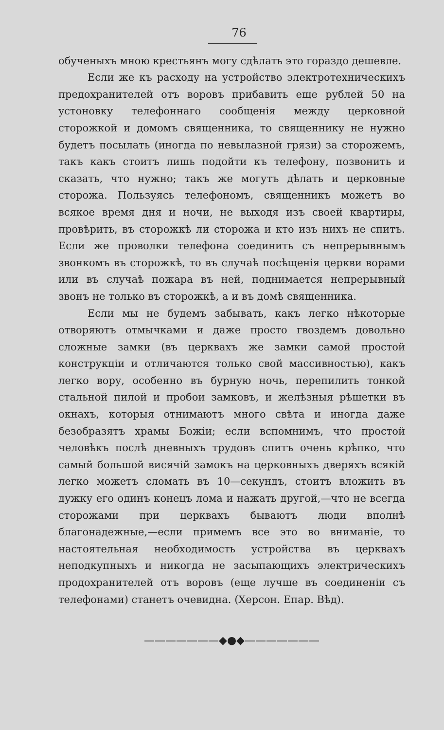76
обученыхъ мною крестьянъ могу сдѣлать это гораздо дешевле.
Если же къ расходу на устройство электротехническихъ предохранителей отъ воровъ прибавить еще рублей 50 на устоновку телефоннаго сообщенія между церковной сторожкой и домомъ священника, то священнику не нужно будетъ посылать (иногда по невылазной грязи) за сторожемъ, такъ какъ стоитъ лишь подойти къ телефону, позвонить и сказать, что нужно; такъ же могутъ дѣлать и церковные сторожа. Пользуясь телефономъ, священникъ можетъ во всякое время дня и ночи, не выходя изъ своей квартиры, провѣрить, въ сторожкѣ ли сторожа и кто изъ нихъ не спитъ. Если же проволки телефона соединить съ непрерывнымъ звонкомъ въ сторожкѣ, то въ случаѣ посѣщенія церкви ворами или въ случаѣ пожара въ ней, поднимается непрерывный звонъ не только въ сторожкѣ, а и въ домѣ священника.
Если мы не будемъ забывать, какъ легко нѣкоторые отворяютъ отмычками и даже просто гвоздемъ довольно сложные замки (въ церквахъ же замки самой простой конструкціи и отличаются только свой массивностью), какъ легко вору, особенно въ бурную ночь, перепилить тонкой стальной пилой и пробои замковъ, и желѣзныя рѣшетки въ окнахъ, которыя отнимаютъ много свѣта и иногда даже безобразятъ храмы Божіи; если вспомнимъ, что простой человѣкъ послѣ дневныхъ трудовъ спитъ очень крѣпко, что самый большой висячій замокъ на церковныхъ дверяхъ всякій легко можетъ сломать въ 10—секундъ, стоитъ вложить въ дужку его одинъ конецъ лома и нажать другой,—что не всегда сторожами при церквахъ бываютъ люди вполнѣ благонадежные,—если примемъ все это во вниманіе, то настоятельная необходимость устройства въ церквахъ неподкупныхъ и никогда не засыпающихъ электрическихъ продохранителей отъ воровъ (еще лучше въ соединеніи съ телефонами) станетъ очевидна. (Херсон. Епар. Вѣд).
———————◆●◆———————